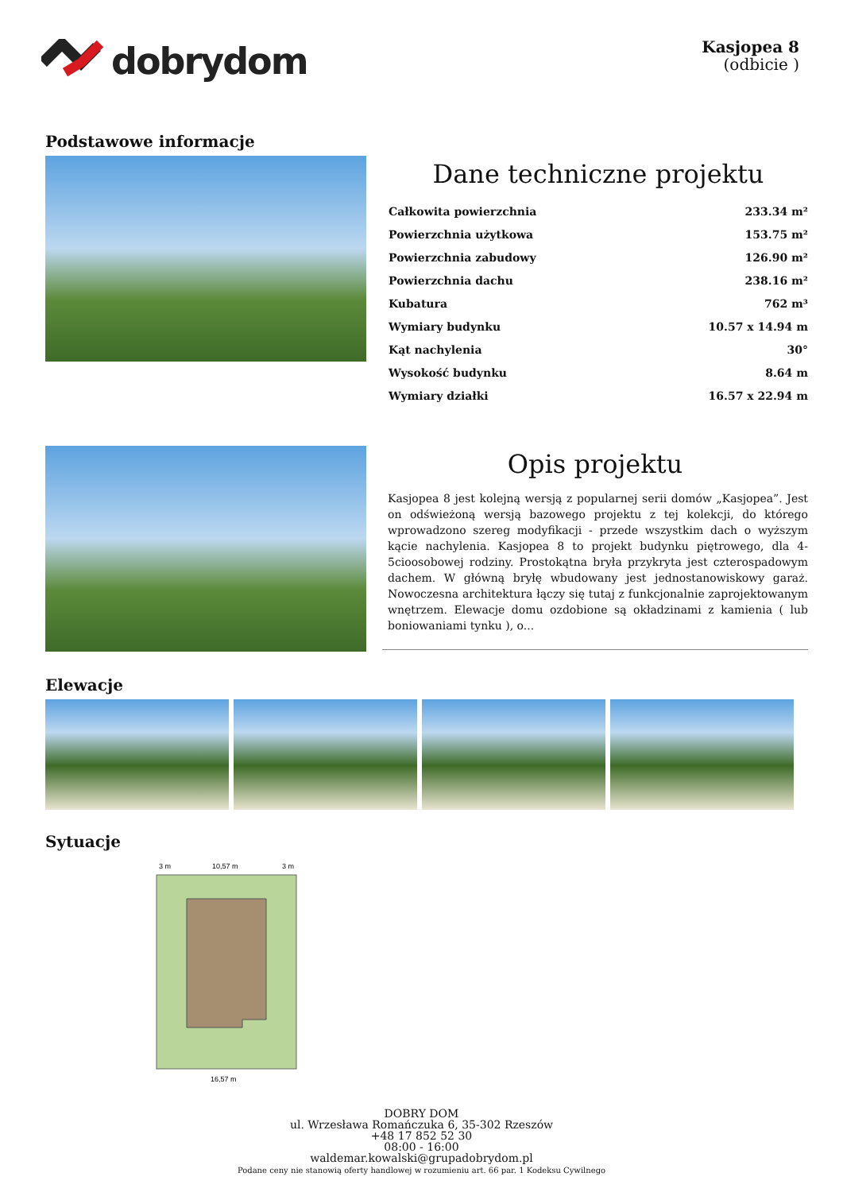dobrydom
Kasjopea 8
(odbicie )
Podstawowe informacje
Dane techniczne projektu
| Całkowita powierzchnia | 233.34 m² |
| Powierzchnia użytkowa | 153.75 m² |
| Powierzchnia zabudowy | 126.90 m² |
| Powierzchnia dachu | 238.16 m² |
| Kubatura | 762 m³ |
| Wymiary budynku | 10.57 x 14.94 m |
| Kąt nachylenia | 30° |
| Wysokość budynku | 8.64 m |
| Wymiary działki | 16.57 x 22.94 m |
Opis projektu
Kasjopea 8 jest kolejną wersją z popularnej serii domów „Kasjopea”. Jest on odświeżoną wersją bazowego projektu z tej kolekcji, do którego wprowadzono szereg modyfikacji - przede wszystkim dach o wyższym kącie nachylenia. Kasjopea 8 to projekt budynku piętrowego, dla 4-5cioosobowej rodziny. Prostokątna bryła przykryta jest czterospadowym dachem. W główną bryłę wbudowany jest jednostanowiskowy garaż. Nowoczesna architektura łączy się tutaj z funkcjonalnie zaprojektowanym wnętrzem. Elewacje domu ozdobione są okładzinami z kamienia ( lub boniowaniami tynku ), o...
Elewacje
Sytuacje
3 m
10,57 m
3 m
16,57 m
DOBRY DOM
ul. Wrzesława Romańczuka 6, 35-302 Rzeszów
+48 17 852 52 30
08:00 - 16:00
waldemar.kowalski@grupadobrydom.pl
Podane ceny nie stanowią oferty handlowej w rozumieniu art. 66 par. 1 Kodeksu Cywilnego